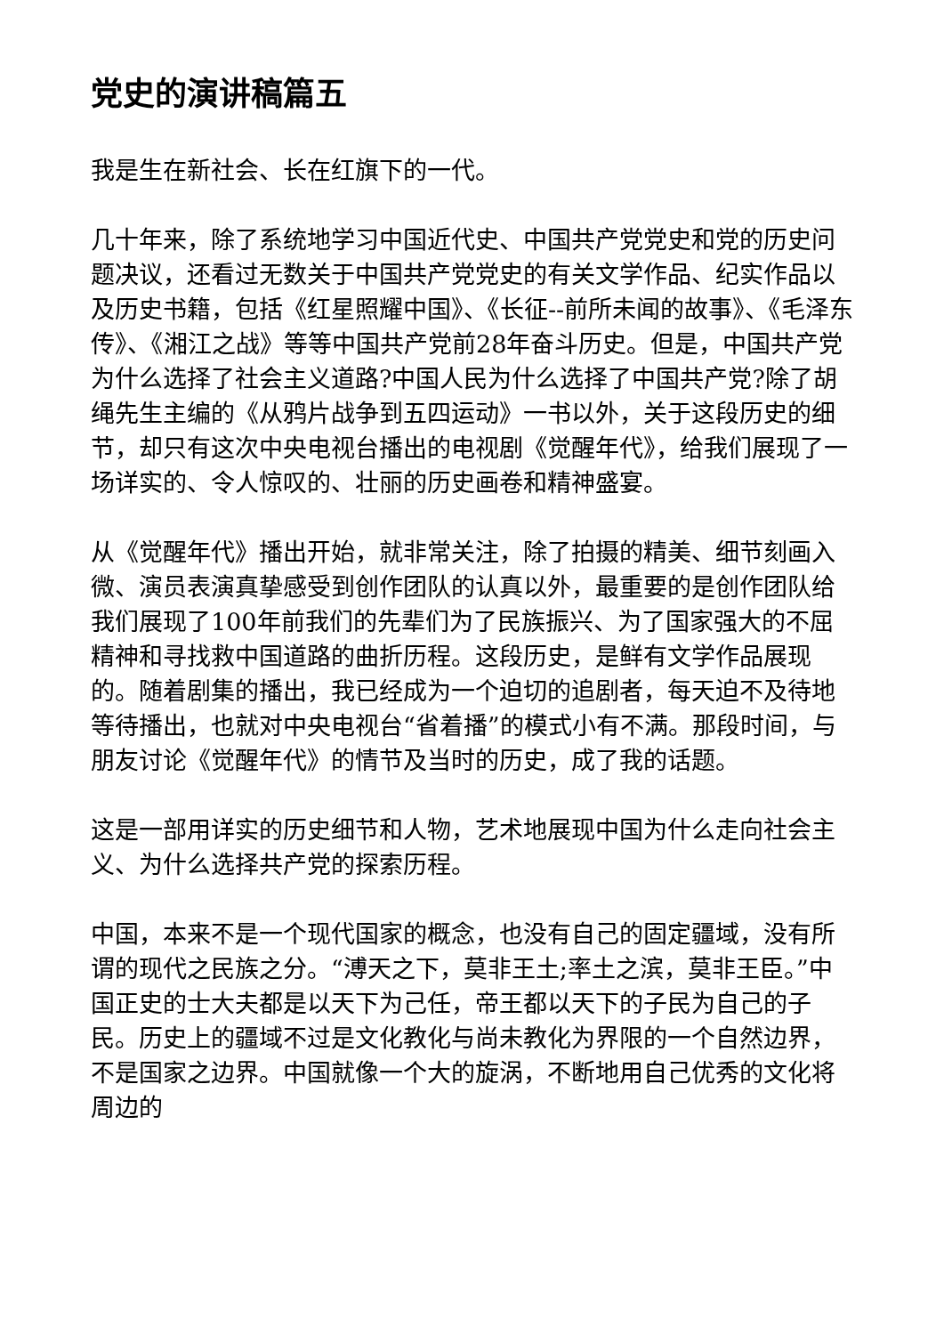党史的演讲稿篇五
我是生在新社会、长在红旗下的一代。
几十年来，除了系统地学习中国近代史、中国共产党党史和党的历史问题决议，还看过无数关于中国共产党党史的有关文学作品、纪实作品以及历史书籍，包括《红星照耀中国》、《长征--前所未闻的故事》、《毛泽东传》、《湘江之战》等等中国共产党前28年奋斗历史。但是，中国共产党为什么选择了社会主义道路?中国人民为什么选择了中国共产党?除了胡绳先生主编的《从鸦片战争到五四运动》一书以外，关于这段历史的细节，却只有这次中央电视台播出的电视剧《觉醒年代》，给我们展现了一场详实的、令人惊叹的、壮丽的历史画卷和精神盛宴。
从《觉醒年代》播出开始，就非常关注，除了拍摄的精美、细节刻画入微、演员表演真挚感受到创作团队的认真以外，最重要的是创作团队给我们展现了100年前我们的先辈们为了民族振兴、为了国家强大的不屈精神和寻找救中国道路的曲折历程。这段历史，是鲜有文学作品展现的。随着剧集的播出，我已经成为一个迫切的追剧者，每天迫不及待地等待播出，也就对中央电视台“省着播”的模式小有不满。那段时间，与朋友讨论《觉醒年代》的情节及当时的历史，成了我的话题。
这是一部用详实的历史细节和人物，艺术地展现中国为什么走向社会主义、为什么选择共产党的探索历程。
中国，本来不是一个现代国家的概念，也没有自己的固定疆域，没有所谓的现代之民族之分。“溥天之下，莫非王土;率土之滨，莫非王臣。”中国正史的士大夫都是以天下为己任，帝王都以天下的子民为自己的子民。历史上的疆域不过是文化教化与尚未教化为界限的一个自然边界，不是国家之边界。中国就像一个大的旋涡，不断地用自己优秀的文化将周边的